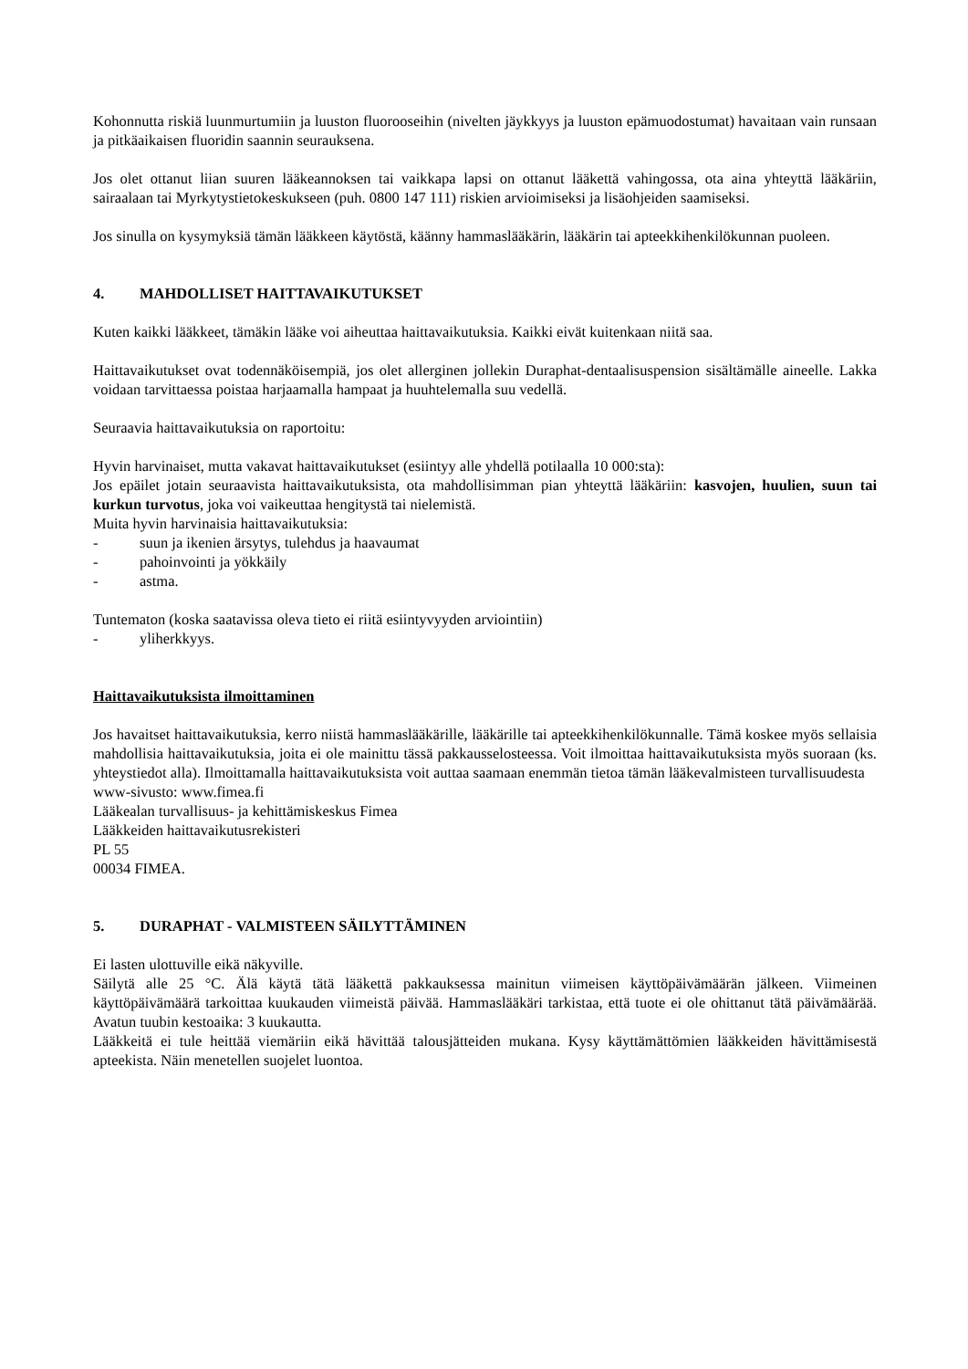Kohonnutta riskiä luunmurtumiin ja luuston fluorooseihin (nivelten jäykkyys ja luuston epämuodostumat) havaitaan vain runsaan ja pitkäaikaisen fluoridin saannin seurauksena.
Jos olet ottanut liian suuren lääkeannoksen tai vaikkapa lapsi on ottanut lääkettä vahingossa, ota aina yhteyttä lääkäriin, sairaalaan tai Myrkytystietokeskukseen (puh. 0800 147 111) riskien arvioimiseksi ja lisäohjeiden saamiseksi.
Jos sinulla on kysymyksiä tämän lääkkeen käytöstä, käänny hammaslääkärin, lääkärin tai apteekkihenkilökunnan puoleen.
4. MAHDOLLISET HAITTAVAIKUTUKSET
Kuten kaikki lääkkeet, tämäkin lääke voi aiheuttaa haittavaikutuksia. Kaikki eivät kuitenkaan niitä saa.
Haittavaikutukset ovat todennäköisempiä, jos olet allerginen jollekin Duraphat-dentaalisuspension sisältämälle aineelle. Lakka voidaan tarvittaessa poistaa harjaamalla hampaat ja huuhtelemalla suu vedellä.
Seuraavia haittavaikutuksia on raportoitu:
Hyvin harvinaiset, mutta vakavat haittavaikutukset (esiintyy alle yhdellä potilaalla 10 000:sta):
Jos epäilet jotain seuraavista haittavaikutuksista, ota mahdollisimman pian yhteyttä lääkäriin: kasvojen, huulien, suun tai kurkun turvotus, joka voi vaikeuttaa hengitystä tai nielemistä.
Muita hyvin harvinaisia haittavaikutuksia:
- suun ja ikenien ärsytys, tulehdus ja haavaumat
- pahoinvointi ja yökkäily
- astma.
Tuntematon (koska saatavissa oleva tieto ei riitä esiintyvyyden arviointiin)
- yliherkkyys.
Haittavaikutuksista ilmoittaminen
Jos havaitset haittavaikutuksia, kerro niistä hammaslääkärille, lääkärille tai apteekkihenkilökunnalle. Tämä koskee myös sellaisia mahdollisia haittavaikutuksia, joita ei ole mainittu tässä pakkausselosteessa. Voit ilmoittaa haittavaikutuksista myös suoraan (ks. yhteystiedot alla). Ilmoittamalla haittavaikutuksista voit auttaa saamaan enemmän tietoa tämän lääkevalmisteen turvallisuudesta
www-sivusto: www.fimea.fi
Lääkealan turvallisuus- ja kehittämiskeskus Fimea
Lääkkeiden haittavaikutusrekisteri
PL 55
00034 FIMEA.
5. DURAPHAT - VALMISTEEN SÄILYTTÄMINEN
Ei lasten ulottuville eikä näkyville.
Säilytä alle 25 °C. Älä käytä tätä lääkettä pakkauksessa mainitun viimeisen käyttöpäivämäärän jälkeen. Viimeinen käyttöpäivämäärä tarkoittaa kuukauden viimeistä päivää. Hammaslääkäri tarkistaa, että tuote ei ole ohittanut tätä päivämäärää. Avatun tuubin kestoaika: 3 kuukautta.
Lääkkeitä ei tule heittää viemäriin eikä hävittää talousjätteiden mukana. Kysy käyttämättömien lääkkeiden hävittämisestä apteekista. Näin menetellen suojelet luontoa.